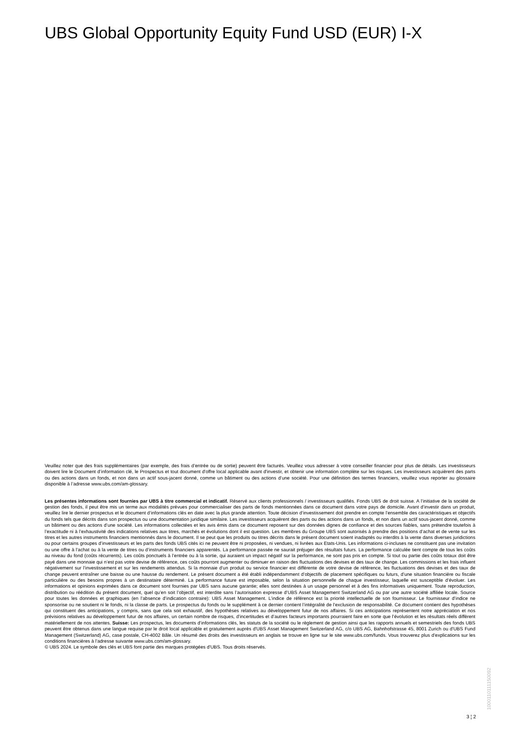UBS Global Opportunity Equity Fund USD (EUR) I-X
Veuillez noter que des frais supplémentaires (par exemple, des frais d’entrée ou de sortie) peuvent être facturés. Veuillez vous adresser à votre conseiller financier pour plus de détails. Les investisseurs doivent lire le Document d’information clé, le Prospectus et tout document d'offre local applicable avant d'investir, et obtenir une information complète sur les risques. Les investisseurs acquièrent des parts ou des actions dans un fonds, et non dans un actif sous-jacent donné, comme un bâtiment ou des actions d’une société. Pour une définition des termes financiers, veuillez vous reporter au glossaire disponible à l’adresse www.ubs.com/am-glossary.
Les présentes informations sont fournies par UBS à titre commercial et indicatif. Réservé aux clients professionnels / investisseurs qualifiés. Fonds UBS de droit suisse. A l’initiative de la société de gestion des fonds, il peut être mis un terme aux modalités prévues pour commercialiser des parts de fonds mentionnées dans ce document dans votre pays de domicile. Avant d’investir dans un produit, veuillez lire le dernier prospectus et le document d’informations clés en date avec la plus grande attention. Toute décision d’investissement doit prendre en compte l’ensemble des caractéristiques et objectifs du fonds tels que décrits dans son prospectus ou une documentation juridique similaire. Les investisseurs acquièrent des parts ou des actions dans un fonds, et non dans un actif sous-jacent donné, comme un bâtiment ou des actions d’une société. Les informations collectées et les avis émis dans ce document reposent sur des données dignes de confiance et des sources fiables, sans prétendre toutefois à l’exactitude ni à l’exhaustivité des indications relatives aux titres, marchés et évolutions dont il est question. Les membres du Groupe UBS sont autorisés à prendre des positions d’achat et de vente sur les titres et les autres instruments financiers mentionnés dans le document. Il se peut que les produits ou titres décrits dans le présent document soient inadaptés ou interdits à la vente dans diverses juridictions ou pour certains groupes d’investisseurs et les parts des fonds UBS cités ici ne peuvent être ni proposées, ni vendues, ni livrées aux Etats-Unis. Les informations ci-incluses ne constituent pas une invitation ou une offre à l’achat ou à la vente de titres ou d’instruments financiers apparentés. La performance passée ne saurait préjuger des résultats futurs. La performance calculée tient compte de tous les coûts au niveau du fond (coûts récurrents). Les coûts ponctuels à l’entrée ou à la sortie, qui auraient un impact négatif sur la performance, ne sont pas pris en compte. Si tout ou partie des coûts totaux doit être payé dans une monnaie qui n’est pas votre devise de référence, ces coûts pourront augmenter ou diminuer en raison des fluctuations des devises et des taux de change. Les commissions et les frais influent négativement sur l’investissement et sur les rendements attendus. Si la monnaie d’un produit ou service financier est différente de votre devise de référence, les fluctuations des devises et des taux de change peuvent entraîner une baisse ou une hausse du rendement. Le présent document a été établi indépendamment d’objectifs de placement spécifiques ou futurs, d’une situation financière ou fiscale particulière ou des besoins propres à un destinataire déterminé. La performance future est imposable, selon la situation personnelle de chaque investisseur, laquelle est susceptible d’évoluer. Les informations et opinions exprimées dans ce document sont fournies par UBS sans aucune garantie; elles sont destinées à un usage personnel et à des fins informatives uniquement. Toute reproduction, distribution ou réédition du présent document, quel qu’en soit l’objectif, est interdite sans l’autorisation expresse d’UBS Asset Management Switzerland AG ou par une autre société affiliée locale. Source pour toutes les données et graphiques (en l’absence d’indication contraire): UBS Asset Management. L’indice de référence est la priorité intellectuelle de son fournisseur. Le fournisseur d’indice ne sponsorise ou ne soutient ni le fonds, ni la classe de parts. Le prospectus du fonds ou le supplément à ce dernier contient l’intégralité de l’exclusion de responsabilité. Ce document contient des hypothèses qui constituent des anticipations, y compris, sans que cela soit exhaustif, des hypothèses relatives au développement futur de nos affaires. Si ces anticipations représentent notre appréciation et nos prévisions relatives au développement futur de nos affaires, un certain nombre de risques, d’incertitudes et d’autres facteurs importants pourraient faire en sorte que l’évolution et les résultats réels diffèrent matériellement de nos attentes. Suisse: Les prospectus, les documents d’informations clés, les statuts de la société ou le règlement de gestion ainsi que les rapports annuels et semestriels des fonds UBS peuvent être obtenus dans une langue requise par le droit local applicable et gratuitement auprès d'UBS Asset Management Switzerland AG, c/o UBS AG, Bahnhofstrasse 45, 8001 Zurich ou d'UBS Fund Management (Switzerland) AG, case postale, CH-4002 Bâle. Un résumé des droits des investisseurs en anglais se trouve en ligne sur le site www.ubs.com/funds. Vous trouverez plus d’explications sur les conditions financières à l’adresse suivante www.ubs.com/am-glossary.
© UBS 2024. Le symbole des clés et UBS font partie des marques protégées d'UBS. Tous droits réservés.
1000110111150092
3 ¦ 2